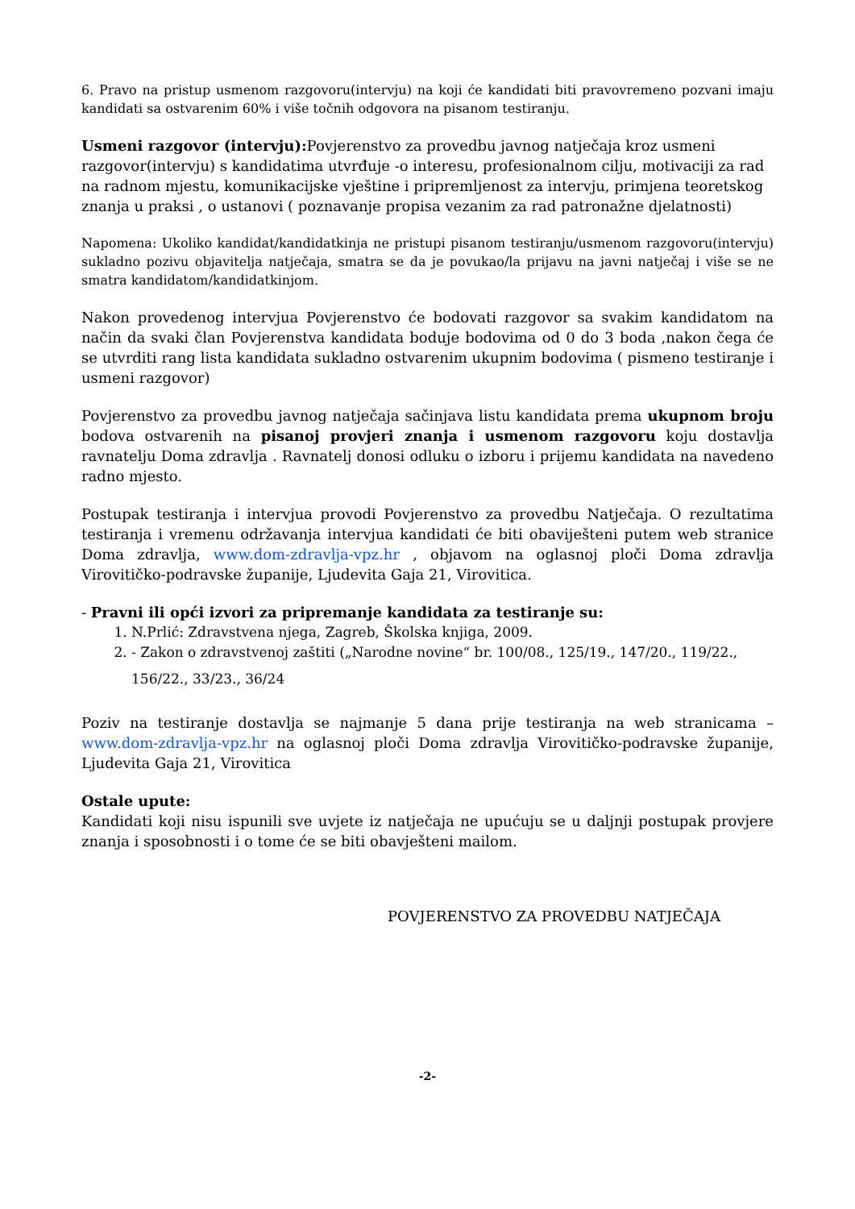6. Pravo na pristup usmenom razgovoru(intervju) na koji će kandidati biti pravovremeno pozvani imaju kandidati sa ostvarenim 60% i više točnih odgovora na pisanom testiranju.
Usmeni razgovor (intervju): Povjerenstvo za provedbu javnog natječaja kroz usmeni razgovor(intervju) s kandidatima utvrđuje -o interesu, profesionalnom cilju, motivaciji za rad na radnom mjestu, komunikacijske vještine i pripremljenost za intervju, primjena teoretskog znanja u praksi , o ustanovi ( poznavanje propisa vezanim za rad patronažne djelatnosti)
Napomena: Ukoliko kandidat/kandidatkinja ne pristupi pisanom testiranju/usmenom razgovoru(intervju) sukladno pozivu objavitelja natječaja, smatra se da je povukao/la prijavu na javni natječaj i više se ne smatra kandidatom/kandidatkinjom.
Nakon provedenog intervjua Povjerenstvo će bodovati razgovor sa svakim kandidatom na način da svaki član Povjerenstva kandidata boduje bodovima od 0 do 3 boda ,nakon čega će se utvrditi rang lista kandidata sukladno ostvarenim ukupnim bodovima ( pismeno testiranje i usmeni razgovor)
Povjerenstvo za provedbu javnog natječaja sačinjava listu kandidata prema ukupnom broju bodova ostvarenih na pisanoj provjeri znanja i usmenom razgovoru koju dostavlja ravnatelju Doma zdravlja . Ravnatelj donosi odluku o izboru i prijemu kandidata na navedeno radno mjesto.
Postupak testiranja i intervjua provodi Povjerenstvo za provedbu Natječaja. O rezultatima testiranja i vremenu održavanja intervjua kandidati će biti obaviješteni putem web stranice Doma zdravlja, www.dom-zdravlja-vpz.hr , objavom na oglasnoj ploči Doma zdravlja Virovitičko-podravske županije, Ljudevita Gaja 21, Virovitica.
- Pravni ili opći izvori za pripremanje kandidata za testiranje su:
1. N.Prlić: Zdravstvena njega, Zagreb, Školska knjiga, 2009.
2. - Zakon o zdravstvenoj zaštiti („Narodne novine“ br. 100/08., 125/19., 147/20., 119/22.,
156/22., 33/23., 36/24
Poziv na testiranje dostavlja se najmanje 5 dana prije testiranja na web stranicama – www.dom-zdravlja-vpz.hr na oglasnoj ploči Doma zdravlja Virovitičko-podravske županije, Ljudevita Gaja 21, Virovitica
Ostale upute:
Kandidati koji nisu ispunili sve uvjete iz natječaja ne upućuju se u daljnji postupak provjere znanja i sposobnosti i o tome će se biti obavješteni mailom.
POVJERENSTVO ZA PROVEDBU NATJEČAJA
-2-